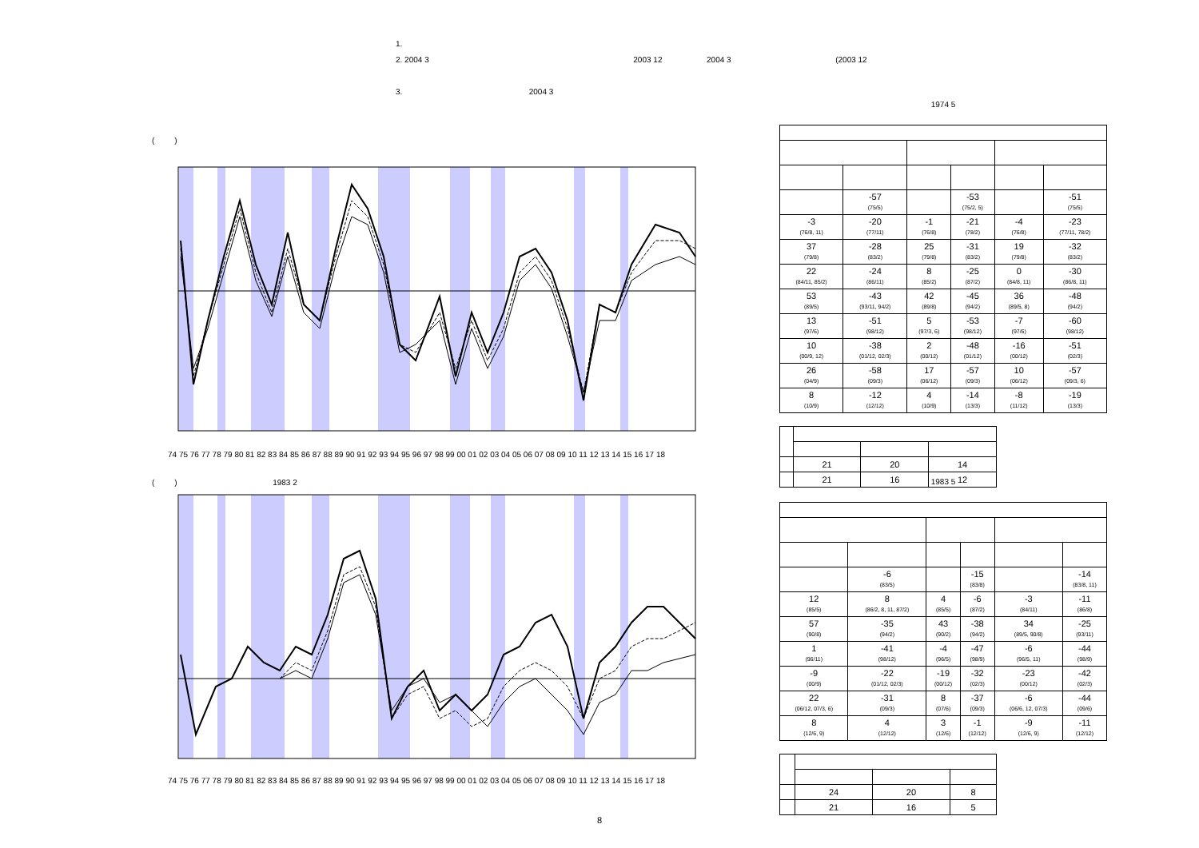1.
2. 2004 3 2003 12 2004 3 (2003 12
3. 2004 3
( )
74 75 76 77 78 79 80 81 82 83 84 85 86 87 88 89 90 91 92 93 94 95 96 97 98 99 00 01 02 03 04 05 06 07 08 09 10 11 12 13 14 15 16 17 18
( ) 1983 2
74 75 76 77 78 79 80 81 82 83 84 85 86 87 88 89 90 91 92 93 94 95 96 97 98 99 00 01 02 03 04 05 06 07 08 09 10 11 12 13 14 15 16 17 18
1974 5
| | -57 (75/5) | | -53 (75/2, 5) | | -51 (75/5) |
| -3 (76/8, 11) | -20 (77/11) | -1 (76/8) | -21 (78/2) | -4 (76/8) | -23 (77/11, 78/2) |
| 37 (79/8) | -28 (83/2) | 25 (79/8) | -31 (83/2) | 19 (79/8) | -32 (83/2) |
| 22 (84/11, 85/2) | -24 (86/11) | 8 (85/2) | -25 (87/2) | 0 (84/8, 11) | -30 (86/8, 11) |
| 53 (89/5) | -43 (93/11, 94/2) | 42 (89/8) | -45 (94/2) | 36 (89/5, 8) | -48 (94/2) |
| 13 (97/6) | -51 (98/12) | 5 (97/3, 6) | -53 (98/12) | -7 (97/6) | -60 (98/12) |
| 10 (00/9, 12) | -38 (01/12, 02/3) | 2 (00/12) | -48 (01/12) | -16 (00/12) | -51 (02/3) |
| 26 (04/9) | -58 (09/3) | 17 (06/12) | -57 (09/3) | 10 (06/12) | -57 (09/3, 6) |
| 8 (10/9) | -12 (12/12) | 4 (10/9) | -14 (13/3) | -8 (11/12) | -19 (13/3) |
| | 21 | 20 | 14 |
| | 21 | 16 | 12 |
1983 5
| | -6 (83/5) | | -15 (83/8) | | -14 (83/8, 11) |
| 12 (85/5) | 8 (86/2, 8, 11, 87/2) | 4 (85/5) | -6 (87/2) | -3 (84/11) | -11 (86/8) |
| 57 (90/8) | -35 (94/2) | 43 (90/2) | -38 (94/2) | 34 (89/5, 90/8) | -25 (93/11) |
| 1 (96/11) | -41 (98/12) | -4 (96/5) | -47 (98/9) | -6 (96/5, 11) | -44 (98/9) |
| -9 (00/9) | -22 (01/12, 02/3) | -19 (00/12) | -32 (02/3) | -23 (00/12) | -42 (02/3) |
| 22 (06/12, 07/3, 6) | -31 (09/3) | 8 (07/6) | -37 (09/3) | -6 (06/6, 12, 07/3) | -44 (09/6) |
| 8 (12/6, 9) | 4 (12/12) | 3 (12/6) | -1 (12/12) | -9 (12/6, 9) | -11 (12/12) |
| | 24 | 20 | 8 |
| | 21 | 16 | 5 |
8